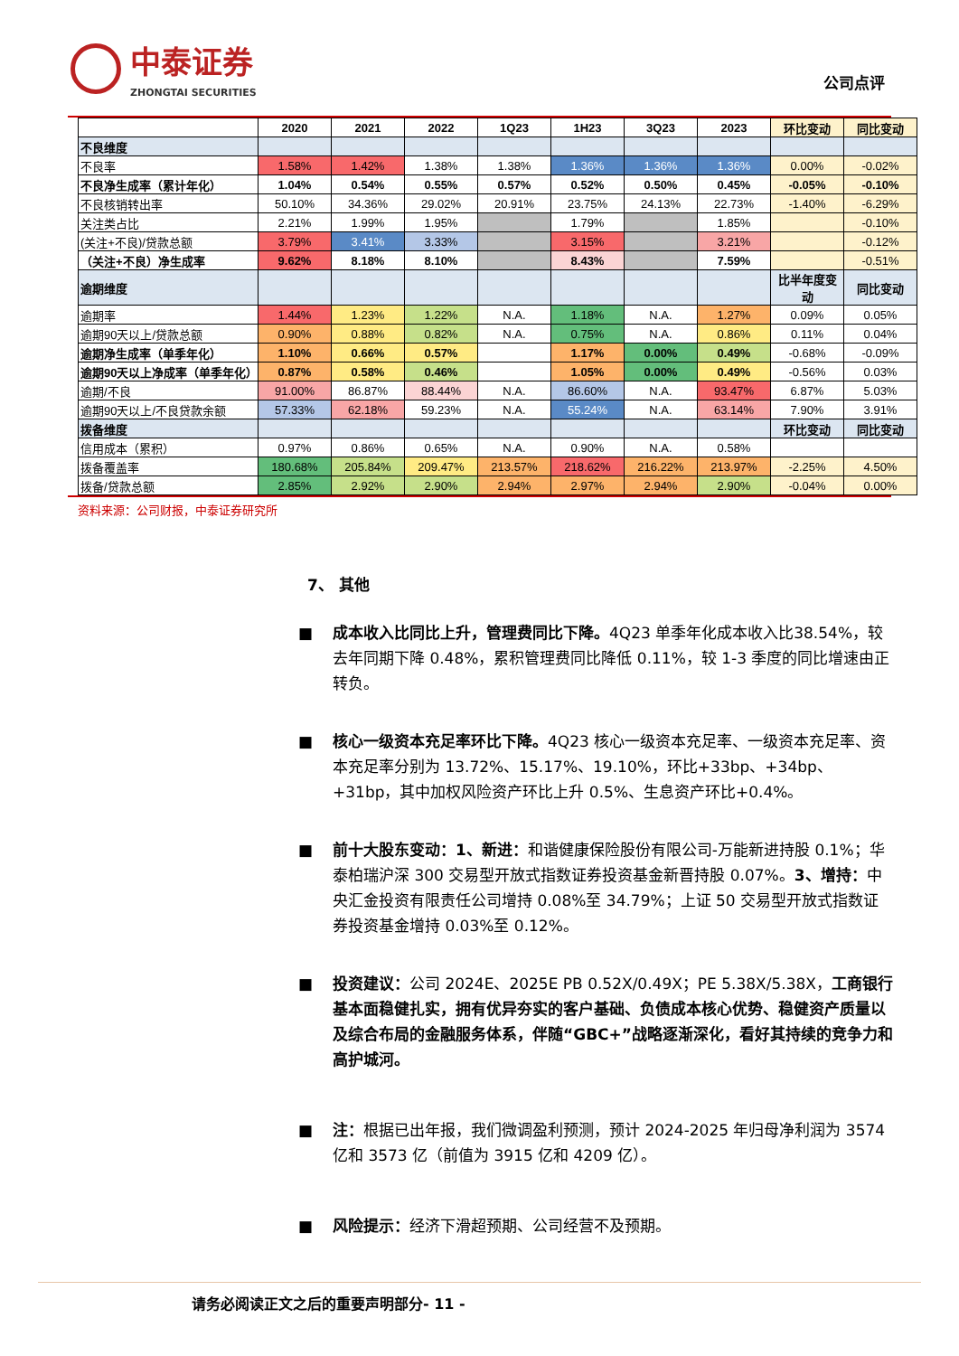中泰证券
ZHONGTAI SECURITIES
公司点评
| | 2020 | 2021 | 2022 | 1Q23 | 1H23 | 3Q23 | 2023 | 环比变动 | 同比变动 |
| --- | --- | --- | --- | --- | --- | --- | --- | --- | --- |
| 不良维度 | | | | | | | | | |
| 不良率 | 1.58% | 1.42% | 1.38% | 1.38% | 1.36% | 1.36% | 1.36% | 0.00% | -0.02% |
| 不良净生成率（累计年化） | 1.04% | 0.54% | 0.55% | 0.57% | 0.52% | 0.50% | 0.45% | -0.05% | -0.10% |
| 不良核销转出率 | 50.10% | 34.36% | 29.02% | 20.91% | 23.75% | 24.13% | 22.73% | -1.40% | -6.29% |
| 关注类占比 | 2.21% | 1.99% | 1.95% | | 1.79% | | 1.85% | | -0.10% |
| (关注+不良)/贷款总额 | 3.79% | 3.41% | 3.33% | | 3.15% | | 3.21% | | -0.12% |
| （关注+不良）净生成率 | 9.62% | 8.18% | 8.10% | | 8.43% | | 7.59% | | -0.51% |
| 逾期维度 | | | | | | | | 比半年度变动 | 同比变动 |
| 逾期率 | 1.44% | 1.23% | 1.22% | N.A. | 1.18% | N.A. | 1.27% | 0.09% | 0.05% |
| 逾期90天以上/贷款总额 | 0.90% | 0.88% | 0.82% | N.A. | 0.75% | N.A. | 0.86% | 0.11% | 0.04% |
| 逾期净生成率（单季年化） | 1.10% | 0.66% | 0.57% | | 1.17% | 0.00% | 0.49% | -0.68% | -0.09% |
| 逾期90天以上净成率（单季年化） | 0.87% | 0.58% | 0.46% | | 1.05% | 0.00% | 0.49% | -0.56% | 0.03% |
| 逾期/不良 | 91.00% | 86.87% | 88.44% | N.A. | 86.60% | N.A. | 93.47% | 6.87% | 5.03% |
| 逾期90天以上/不良贷款余额 | 57.33% | 62.18% | 59.23% | N.A. | 55.24% | N.A. | 63.14% | 7.90% | 3.91% |
| 拨备维度 | | | | | | | | 环比变动 | 同比变动 |
| 信用成本（累积） | 0.97% | 0.86% | 0.65% | N.A. | 0.90% | N.A. | 0.58% | | |
| 拨备覆盖率 | 180.68% | 205.84% | 209.47% | 213.57% | 218.62% | 216.22% | 213.97% | -2.25% | 4.50% |
| 拨备/贷款总额 | 2.85% | 2.92% | 2.90% | 2.94% | 2.97% | 2.94% | 2.90% | -0.04% | 0.00% |
资料来源：公司财报，中泰证券研究所
7、 其他
成本收入比同比上升，管理费同比下降。4Q23 单季年化成本收入比38.54%，较去年同期下降 0.48%，累积管理费同比降低 0.11%，较 1-3 季度的同比增速由正转负。
核心一级资本充足率环比下降。4Q23 核心一级资本充足率、一级资本充足率、资本充足率分别为 13.72%、15.17%、19.10%，环比+33bp、+34bp、+31bp，其中加权风险资产环比上升 0.5%、生息资产环比+0.4%。
前十大股东变动：1、新进：和谐健康保险股份有限公司-万能新进持股 0.1%；华泰柏瑞沪深 300 交易型开放式指数证券投资基金新晋持股 0.07%。3、增持：中央汇金投资有限责任公司增持 0.08%至 34.79%；上证 50 交易型开放式指数证券投资基金增持 0.03%至 0.12%。
投资建议：公司 2024E、2025E PB 0.52X/0.49X；PE 5.38X/5.38X，工商银行基本面稳健扎实，拥有优异夯实的客户基础、负债成本核心优势、稳健资产质量以及综合布局的金融服务体系，伴随“GBC+”战略逐渐深化，看好其持续的竞争力和高护城河。
注：根据已出年报，我们微调盈利预测，预计 2024-2025 年归母净利润为 3574 亿和 3573 亿（前值为 3915 亿和 4209 亿）。
风险提示：经济下滑超预期、公司经营不及预期。
请务必阅读正文之后的重要声明部分- 11 -